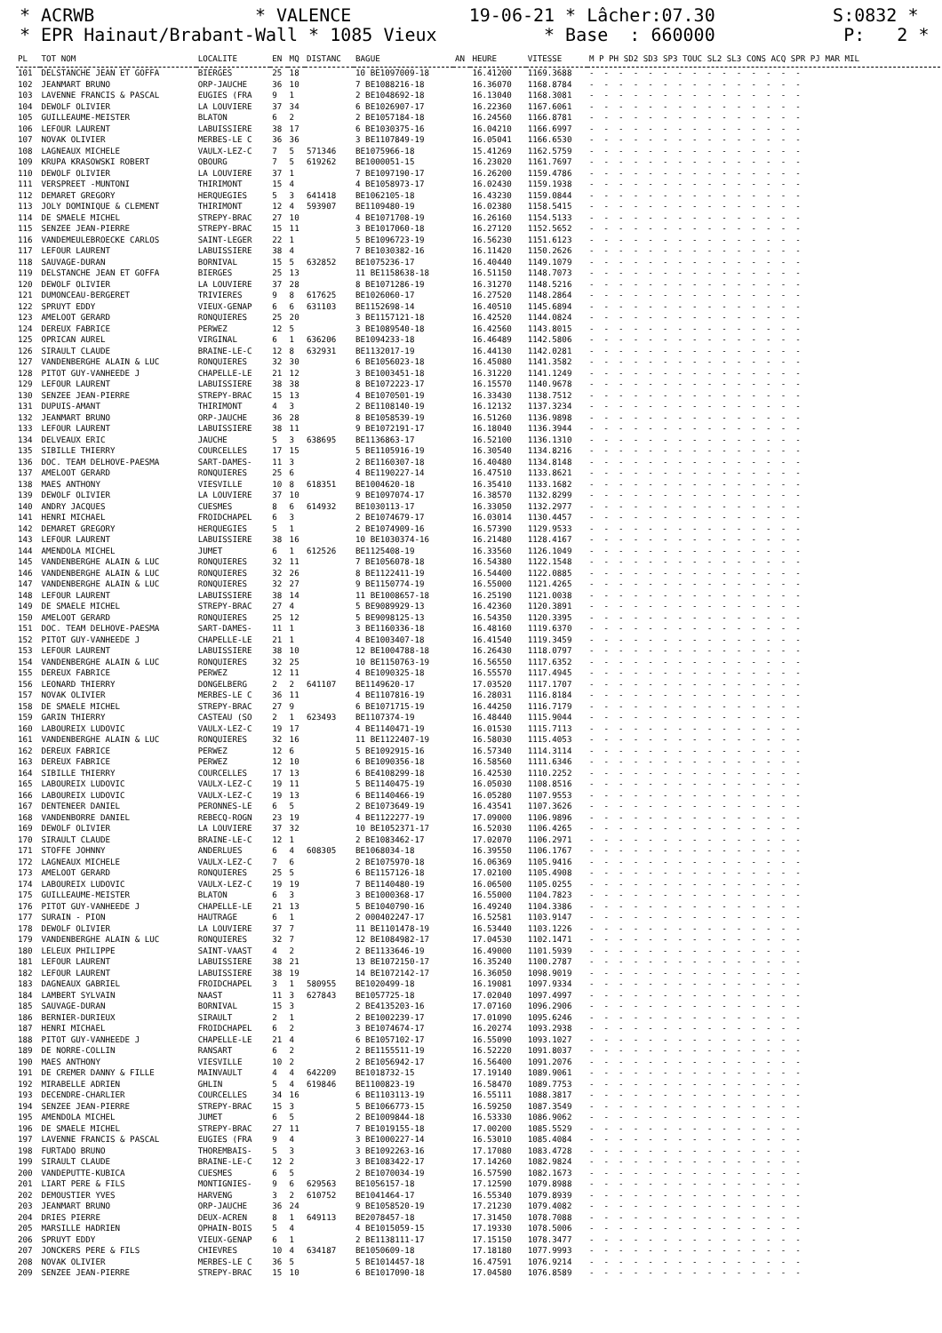* ACRWB * VALENCE 19-06-21 * Lâcher:07.30 S:0832 * * EPR Hainaut/Brabant-Wall * 1085 Vieux * Base : 660000 P: 2 *
| PL | TOT NOM | LOCALITE | EN | MQ | DISTANC | BAGUE | AN | HEURE | VITESSE | M P PH SD2 SD3 SP3 TOUC SL2 SL3 CONS ACQ SPR PJ MAR MIL |
| --- | --- | --- | --- | --- | --- | --- | --- | --- | --- | --- |
| 101 | DELSTANCHE JEAN ET GOFFA | BIERGES | 25 | 18 | | 10 BE1097009-18 | | 16.41200 | 1169.3688 | - - - - - - - - - - - - - - - |
| 102 | JEANMART BRUNO | ORP-JAUCHE | 36 | 10 | | 7 BE1088216-18 | | 16.36070 | 1168.8784 | - - - - - - - - - - - - - - - |
| 103 | LAVENNE FRANCIS & PASCAL | EUGIES (FRA | 9 | 1 | | 2 BE1048692-18 | | 16.13040 | 1168.3081 | - - - - - - - - - - - - - - - |
| 104 | DEWOLF OLIVIER | LA LOUVIERE | 37 | 34 | | 6 BE1026907-17 | | 16.22360 | 1167.6061 | - - - - - - - - - - - - - - - |
| 105 | GUILLEAUME-MEISTER | BLATON | 6 | 2 | | 2 BE1057184-18 | | 16.24560 | 1166.8781 | - - - - - - - - - - - - - - - |
| 106 | LEFOUR LAURENT | LABUISSIERE | 38 | 17 | | 6 BE1030375-16 | | 16.04210 | 1166.6997 | - - - - - - - - - - - - - - - |
| 107 | NOVAK OLIVIER | MERBES-LE C | 36 | 36 | | 3 BE1107849-19 | | 16.05041 | 1166.6530 | - - - - - - - - - - - - - - - |
| 108 | LAGNEAUX MICHELE | VAULX-LEZ-C | 7 | 5 | 571346 | BE1075966-18 | | 15.41269 | 1162.5759 | - - - - - - - - - - - - - - - |
| 109 | KRUPA KRASOWSKI ROBERT | OBOURG | 7 | 5 | 619262 | BE1000051-15 | | 16.23020 | 1161.7697 | - - - - - - - - - - - - - - - |
| 110 | DEWOLF OLIVIER | LA LOUVIERE | 37 | 1 | | 7 BE1097190-17 | | 16.26200 | 1159.4786 | - - - - - - - - - - - - - - - |
| 111 | VERSPREET -MUNTONI | THIRIMONT | 15 | 4 | | 4 BE1058973-17 | | 16.02430 | 1159.1938 | - - - - - - - - - - - - - - - |
| 112 | DEMARET GREGORY | HERQUEGIES | 5 | 3 | 641418 | BE1062105-18 | | 16.43230 | 1159.0844 | - - - - - - - - - - - - - - - |
| 113 | JOLY DOMINIQUE & CLEMENT | THIRIMONT | 12 | 4 | 593907 | BE1109480-19 | | 16.02380 | 1158.5415 | - - - - - - - - - - - - - - - |
| 114 | DE SMAELE MICHEL | STREPY-BRAC | 27 | 10 | | 4 BE1071708-19 | | 16.26160 | 1154.5133 | - - - - - - - - - - - - - - - |
| 115 | SENZEE JEAN-PIERRE | STREPY-BRAC | 15 | 11 | | 3 BE1017060-18 | | 16.27120 | 1152.5652 | - - - - - - - - - - - - - - - |
| 116 | VANDEMEULEBROECKE CARLOS | SAINT-LEGER | 22 | 1 | | 5 BE1096723-19 | | 16.56230 | 1151.6123 | - - - - - - - - - - - - - - - |
| 117 | LEFOUR LAURENT | LABUISSIERE | 38 | 4 | | 7 BE1030382-16 | | 16.11420 | 1150.2626 | - - - - - - - - - - - - - - - |
| 118 | SAUVAGE-DURAN | BORNIVAL | 15 | 5 | 632852 | BE1075236-17 | | 16.40440 | 1149.1079 | - - - - - - - - - - - - - - - |
| 119 | DELSTANCHE JEAN ET GOFFA | BIERGES | 25 | 13 | | 11 BE1158638-18 | | 16.51150 | 1148.7073 | - - - - - - - - - - - - - - - |
| 120 | DEWOLF OLIVIER | LA LOUVIERE | 37 | 28 | | 8 BE1071286-19 | | 16.31270 | 1148.5216 | - - - - - - - - - - - - - - - |
| 121 | DUMONCEAU-BERGERET | TRIVIERES | 9 | 8 | 617625 | BE1026060-17 | | 16.27520 | 1148.2864 | - - - - - - - - - - - - - - - |
| 122 | SPRUYT EDDY | VIEUX-GENAP | 6 | 6 | 631103 | BE1152698-14 | | 16.40510 | 1145.6894 | - - - - - - - - - - - - - - - |
| 123 | AMELOOT GERARD | RONQUIERES | 25 | 20 | | 3 BE1157121-18 | | 16.42520 | 1144.0824 | - - - - - - - - - - - - - - - |
| 124 | DEREUX FABRICE | PERWEZ | 12 | 5 | | 3 BE1089540-18 | | 16.42560 | 1143.8015 | - - - - - - - - - - - - - - - |
| 125 | OPRICAN AUREL | VIRGINAL | 6 | 1 | 636206 | BE1094233-18 | | 16.46489 | 1142.5806 | - - - - - - - - - - - - - - - |
| 126 | SIRAULT CLAUDE | BRAINE-LE-C | 12 | 8 | 632931 | BE1132017-19 | | 16.44130 | 1142.0281 | - - - - - - - - - - - - - - - |
| 127 | VANDENBERGHE ALAIN & LUC | RONQUIERES | 32 | 30 | | 6 BE1056023-18 | | 16.45080 | 1141.3582 | - - - - - - - - - - - - - - - |
| 128 | PITOT GUY-VANHEEDE J | CHAPELLE-LE | 21 | 12 | | 3 BE1003451-18 | | 16.31220 | 1141.1249 | - - - - - - - - - - - - - - - |
| 129 | LEFOUR LAURENT | LABUISSIERE | 38 | 38 | | 8 BE1072223-17 | | 16.15570 | 1140.9678 | - - - - - - - - - - - - - - - |
| 130 | SENZEE JEAN-PIERRE | STREPY-BRAC | 15 | 13 | | 4 BE1070501-19 | | 16.33430 | 1138.7512 | - - - - - - - - - - - - - - - |
| 131 | DUPUIS-AMANT | THIRIMONT | 4 | 3 | | 2 BE1108140-19 | | 16.12132 | 1137.3234 | - - - - - - - - - - - - - - - |
| 132 | JEANMART BRUNO | ORP-JAUCHE | 36 | 28 | | 8 BE1058539-19 | | 16.51260 | 1136.9898 | - - - - - - - - - - - - - - - |
| 133 | LEFOUR LAURENT | LABUISSIERE | 38 | 11 | | 9 BE1072191-17 | | 16.18040 | 1136.3944 | - - - - - - - - - - - - - - - |
| 134 | DELVEAUX ERIC | JAUCHE | 5 | 3 | 638695 | BE1136863-17 | | 16.52100 | 1136.1310 | - - - - - - - - - - - - - - - |
| 135 | SIBILLE THIERRY | COURCELLES | 17 | 15 | | 5 BE1105916-19 | | 16.30540 | 1134.8216 | - - - - - - - - - - - - - - - |
| 136 | DOC. TEAM DELHOVE-PAESMA | SART-DAMES- | 11 | 3 | | 2 BE1160307-18 | | 16.40480 | 1134.8148 | - - - - - - - - - - - - - - - |
| 137 | AMELOOT GERARD | RONQUIERES | 25 | 6 | | 4 BE1190227-14 | | 16.47510 | 1133.8621 | - - - - - - - - - - - - - - - |
| 138 | MAES ANTHONY | VIESVILLE | 10 | 8 | 618351 | BE1004620-18 | | 16.35410 | 1133.1682 | - - - - - - - - - - - - - - - |
| 139 | DEWOLF OLIVIER | LA LOUVIERE | 37 | 10 | | 9 BE1097074-17 | | 16.38570 | 1132.8299 | - - - - - - - - - - - - - - - |
| 140 | ANDRY JACQUES | CUESMES | 8 | 6 | 614932 | BE1030113-17 | | 16.33050 | 1132.2977 | - - - - - - - - - - - - - - - |
| 141 | HENRI MICHAEL | FROIDCHAPEL | 6 | 3 | | 2 BE1074679-17 | | 16.03014 | 1130.4457 | - - - - - - - - - - - - - - - |
| 142 | DEMARET GREGORY | HERQUEGIES | 5 | 1 | | 2 BE1074909-16 | | 16.57390 | 1129.9533 | - - - - - - - - - - - - - - - |
| 143 | LEFOUR LAURENT | LABUISSIERE | 38 | 16 | | 10 BE1030374-16 | | 16.21480 | 1128.4167 | - - - - - - - - - - - - - - - |
| 144 | AMENDOLA MICHEL | JUMET | 6 | 1 | 612526 | BE1125408-19 | | 16.33560 | 1126.1049 | - - - - - - - - - - - - - - - |
| 145 | VANDENBERGHE ALAIN & LUC | RONQUIERES | 32 | 11 | | 7 BE1056078-18 | | 16.54380 | 1122.1548 | - - - - - - - - - - - - - - - |
| 146 | VANDENBERGHE ALAIN & LUC | RONQUIERES | 32 | 26 | | 8 BE1122411-19 | | 16.54400 | 1122.0885 | - - - - - - - - - - - - - - - |
| 147 | VANDENBERGHE ALAIN & LUC | RONQUIERES | 32 | 27 | | 9 BE1150774-19 | | 16.55000 | 1121.4265 | - - - - - - - - - - - - - - - |
| 148 | LEFOUR LAURENT | LABUISSIERE | 38 | 14 | | 11 BE1008657-18 | | 16.25190 | 1121.0038 | - - - - - - - - - - - - - - - |
| 149 | DE SMAELE MICHEL | STREPY-BRAC | 27 | 4 | | 5 BE9089929-13 | | 16.42360 | 1120.3891 | - - - - - - - - - - - - - - - |
| 150 | AMELOOT GERARD | RONQUIERES | 25 | 12 | | 5 BE9098125-13 | | 16.54350 | 1120.3395 | - - - - - - - - - - - - - - - |
| 151 | DOC. TEAM DELHOVE-PAESMA | SART-DAMES- | 11 | 1 | | 3 BE1160336-18 | | 16.48160 | 1119.6370 | - - - - - - - - - - - - - - - |
| 152 | PITOT GUY-VANHEEDE J | CHAPELLE-LE | 21 | 1 | | 4 BE1003407-18 | | 16.41540 | 1119.3459 | - - - - - - - - - - - - - - - |
| 153 | LEFOUR LAURENT | LABUISSIERE | 38 | 10 | | 12 BE1004788-18 | | 16.26430 | 1118.0797 | - - - - - - - - - - - - - - - |
| 154 | VANDENBERGHE ALAIN & LUC | RONQUIERES | 32 | 25 | | 10 BE1150763-19 | | 16.56550 | 1117.6352 | - - - - - - - - - - - - - - - |
| 155 | DEREUX FABRICE | PERWEZ | 12 | 11 | | 4 BE1090325-18 | | 16.55570 | 1117.4945 | - - - - - - - - - - - - - - - |
| 156 | LEONARD THIERRY | DONGELBERG | 2 | 2 | 641107 | BE1149620-17 | | 17.03520 | 1117.1707 | - - - - - - - - - - - - - - - |
| 157 | NOVAK OLIVIER | MERBES-LE C | 36 | 11 | | 4 BE1107816-19 | | 16.28031 | 1116.8184 | - - - - - - - - - - - - - - - |
| 158 | DE SMAELE MICHEL | STREPY-BRAC | 27 | 9 | | 6 BE1071715-19 | | 16.44250 | 1116.7179 | - - - - - - - - - - - - - - - |
| 159 | GARIN THIERRY | CASTEAU (SO | 2 | 1 | 623493 | BE1107374-19 | | 16.48440 | 1115.9044 | - - - - - - - - - - - - - - - |
| 160 | LABOUREIX LUDOVIC | VAULX-LEZ-C | 19 | 17 | | 4 BE1140471-19 | | 16.01530 | 1115.7113 | - - - - - - - - - - - - - - - |
| 161 | VANDENBERGHE ALAIN & LUC | RONQUIERES | 32 | 16 | | 11 BE1122407-19 | | 16.58030 | 1115.4053 | - - - - - - - - - - - - - - - |
| 162 | DEREUX FABRICE | PERWEZ | 12 | 6 | | 5 BE1092915-16 | | 16.57340 | 1114.3114 | - - - - - - - - - - - - - - - |
| 163 | DEREUX FABRICE | PERWEZ | 12 | 10 | | 6 BE1090356-18 | | 16.58560 | 1111.6346 | - - - - - - - - - - - - - - - |
| 164 | SIBILLE THIERRY | COURCELLES | 17 | 13 | | 6 BE4108299-18 | | 16.42530 | 1110.2252 | - - - - - - - - - - - - - - - |
| 165 | LABOUREIX LUDOVIC | VAULX-LEZ-C | 19 | 11 | | 5 BE1140475-19 | | 16.05030 | 1108.8516 | - - - - - - - - - - - - - - - |
| 166 | LABOUREIX LUDOVIC | VAULX-LEZ-C | 19 | 13 | | 6 BE1140466-19 | | 16.05280 | 1107.9553 | - - - - - - - - - - - - - - - |
| 167 | DENTENEER DANIEL | PERONNES-LE | 6 | 5 | | 2 BE1073649-19 | | 16.43541 | 1107.3626 | - - - - - - - - - - - - - - - |
| 168 | VANDENBORRE DANIEL | REBECQ-ROGN | 23 | 19 | | 4 BE1122277-19 | | 17.09000 | 1106.9896 | - - - - - - - - - - - - - - - |
| 169 | DEWOLF OLIVIER | LA LOUVIERE | 37 | 32 | | 10 BE1052371-17 | | 16.52030 | 1106.4265 | - - - - - - - - - - - - - - - |
| 170 | SIRAULT CLAUDE | BRAINE-LE-C | 12 | 1 | | 2 BE1083462-17 | | 17.02070 | 1106.2971 | - - - - - - - - - - - - - - - |
| 171 | STOFFE JOHNNY | ANDERLUES | 6 | 4 | 608305 | BE1068034-18 | | 16.39550 | 1106.1767 | - - - - - - - - - - - - - - - |
| 172 | LAGNEAUX MICHELE | VAULX-LEZ-C | 7 | 6 | | 2 BE1075970-18 | | 16.06369 | 1105.9416 | - - - - - - - - - - - - - - - |
| 173 | AMELOOT GERARD | RONQUIERES | 25 | 5 | | 6 BE1157126-18 | | 17.02100 | 1105.4908 | - - - - - - - - - - - - - - - |
| 174 | LABOUREIX LUDOVIC | VAULX-LEZ-C | 19 | 19 | | 7 BE1140480-19 | | 16.06500 | 1105.0255 | - - - - - - - - - - - - - - - |
| 175 | GUILLEAUME-MEISTER | BLATON | 6 | 3 | | 3 BE1000368-17 | | 16.55000 | 1104.7823 | - - - - - - - - - - - - - - - |
| 176 | PITOT GUY-VANHEEDE J | CHAPELLE-LE | 21 | 13 | | 5 BE1040790-16 | | 16.49240 | 1104.3386 | - - - - - - - - - - - - - - - |
| 177 | SURAIN - PION | HAUTRAGE | 6 | 1 | | 2 000402247-17 | | 16.52581 | 1103.9147 | - - - - - - - - - - - - - - - |
| 178 | DEWOLF OLIVIER | LA LOUVIERE | 37 | 7 | | 11 BE1101478-19 | | 16.53440 | 1103.1226 | - - - - - - - - - - - - - - - |
| 179 | VANDENBERGHE ALAIN & LUC | RONQUIERES | 32 | 7 | | 12 BE1084982-17 | | 17.04530 | 1102.1471 | - - - - - - - - - - - - - - - |
| 180 | LELEUX PHILIPPE | SAINT-VAAST | 4 | 2 | | 2 BE1133646-19 | | 16.49000 | 1101.5939 | - - - - - - - - - - - - - - - |
| 181 | LEFOUR LAURENT | LABUISSIERE | 38 | 21 | | 13 BE1072150-17 | | 16.35240 | 1100.2787 | - - - - - - - - - - - - - - - |
| 182 | LEFOUR LAURENT | LABUISSIERE | 38 | 19 | | 14 BE1072142-17 | | 16.36050 | 1098.9019 | - - - - - - - - - - - - - - - |
| 183 | DAGNEAUX GABRIEL | FROIDCHAPEL | 3 | 1 | 580955 | BE1020499-18 | | 16.19081 | 1097.9334 | - - - - - - - - - - - - - - - |
| 184 | LAMBERT SYLVAIN | NAAST | 11 | 3 | 627843 | BE1057725-18 | | 17.02040 | 1097.4997 | - - - - - - - - - - - - - - - |
| 185 | SAUVAGE-DURAN | BORNIVAL | 15 | 3 | | 2 BE4135203-16 | | 17.07160 | 1096.2906 | - - - - - - - - - - - - - - - |
| 186 | BERNIER-DURIEUX | SIRAULT | 2 | 1 | | 2 BE1002239-17 | | 17.01090 | 1095.6246 | - - - - - - - - - - - - - - - |
| 187 | HENRI MICHAEL | FROIDCHAPEL | 6 | 2 | | 3 BE1074674-17 | | 16.20274 | 1093.2938 | - - - - - - - - - - - - - - - |
| 188 | PITOT GUY-VANHEEDE J | CHAPELLE-LE | 21 | 4 | | 6 BE1057102-17 | | 16.55090 | 1093.1027 | - - - - - - - - - - - - - - - |
| 189 | DE NORRE-COLLIN | RANSART | 6 | 2 | | 2 BE1155511-19 | | 16.52220 | 1091.8037 | - - - - - - - - - - - - - - - |
| 190 | MAES ANTHONY | VIESVILLE | 10 | 2 | | 2 BE1056942-17 | | 16.56400 | 1091.2076 | - - - - - - - - - - - - - - - |
| 191 | DE CREMER DANNY & FILLE | MAINVAULT | 4 | 4 | 642209 | BE1018732-15 | | 17.19140 | 1089.9061 | - - - - - - - - - - - - - - - |
| 192 | MIRABELLE ADRIEN | GHLIN | 5 | 4 | 619846 | BE1100823-19 | | 16.58470 | 1089.7753 | - - - - - - - - - - - - - - - |
| 193 | DECENDRE-CHARLIER | COURCELLES | 34 | 16 | | 6 BE1103113-19 | | 16.55111 | 1088.3817 | - - - - - - - - - - - - - - - |
| 194 | SENZEE JEAN-PIERRE | STREPY-BRAC | 15 | 3 | | 5 BE1066773-15 | | 16.59250 | 1087.3549 | - - - - - - - - - - - - - - - |
| 195 | AMENDOLA MICHEL | JUMET | 6 | 5 | | 2 BE1009844-18 | | 16.53330 | 1086.9062 | - - - - - - - - - - - - - - - |
| 196 | DE SMAELE MICHEL | STREPY-BRAC | 27 | 11 | | 7 BE1019155-18 | | 17.00200 | 1085.5529 | - - - - - - - - - - - - - - - |
| 197 | LAVENNE FRANCIS & PASCAL | EUGIES (FRA | 9 | 4 | | 3 BE1000227-14 | | 16.53010 | 1085.4084 | - - - - - - - - - - - - - - - |
| 198 | FURTADO BRUNO | THOREMBAIS- | 5 | 3 | | 3 BE1092263-16 | | 17.17080 | 1083.4728 | - - - - - - - - - - - - - - - |
| 199 | SIRAULT CLAUDE | BRAINE-LE-C | 12 | 2 | | 3 BE1083422-17 | | 17.14260 | 1082.9824 | - - - - - - - - - - - - - - - |
| 200 | VANDEPUTTE-KUBICA | CUESMES | 6 | 5 | | 2 BE1070034-19 | | 16.57590 | 1082.1673 | - - - - - - - - - - - - - - - |
| 201 | LIART PERE & FILS | MONTIGNIES- | 9 | 6 | 629563 | BE1056157-18 | | 17.12590 | 1079.8988 | - - - - - - - - - - - - - - - |
| 202 | DEMOUSTIER YVES | HARVENG | 3 | 2 | 610752 | BE1041464-17 | | 16.55340 | 1079.8939 | - - - - - - - - - - - - - - - |
| 203 | JEANMART BRUNO | ORP-JAUCHE | 36 | 24 | | 9 BE1058520-19 | | 17.21230 | 1079.4082 | - - - - - - - - - - - - - - - |
| 204 | DRIES PIERRE | DEUX-ACREN | 8 | 1 | 649113 | BE2078457-18 | | 17.31450 | 1078.7088 | - - - - - - - - - - - - - - - |
| 205 | MARSILLE HADRIEN | OPHAIN-BOIS | 5 | 4 | | 4 BE1015059-15 | | 17.19330 | 1078.5006 | - - - - - - - - - - - - - - - |
| 206 | SPRUYT EDDY | VIEUX-GENAP | 6 | 1 | | 2 BE1138111-17 | | 17.15150 | 1078.3477 | - - - - - - - - - - - - - - - |
| 207 | JONCKERS PERE & FILS | CHIEVRES | 10 | 4 | 634187 | BE1050609-18 | | 17.18180 | 1077.9993 | - - - - - - - - - - - - - - - |
| 208 | NOVAK OLIVIER | MERBES-LE C | 36 | 5 | | 5 BE1014457-18 | | 16.47591 | 1076.9214 | - - - - - - - - - - - - - - - |
| 209 | SENZEE JEAN-PIERRE | STREPY-BRAC | 15 | 10 | | 6 BE1017090-18 | | 17.04580 | 1076.8589 | - - - - - - - - - - - - - - - |